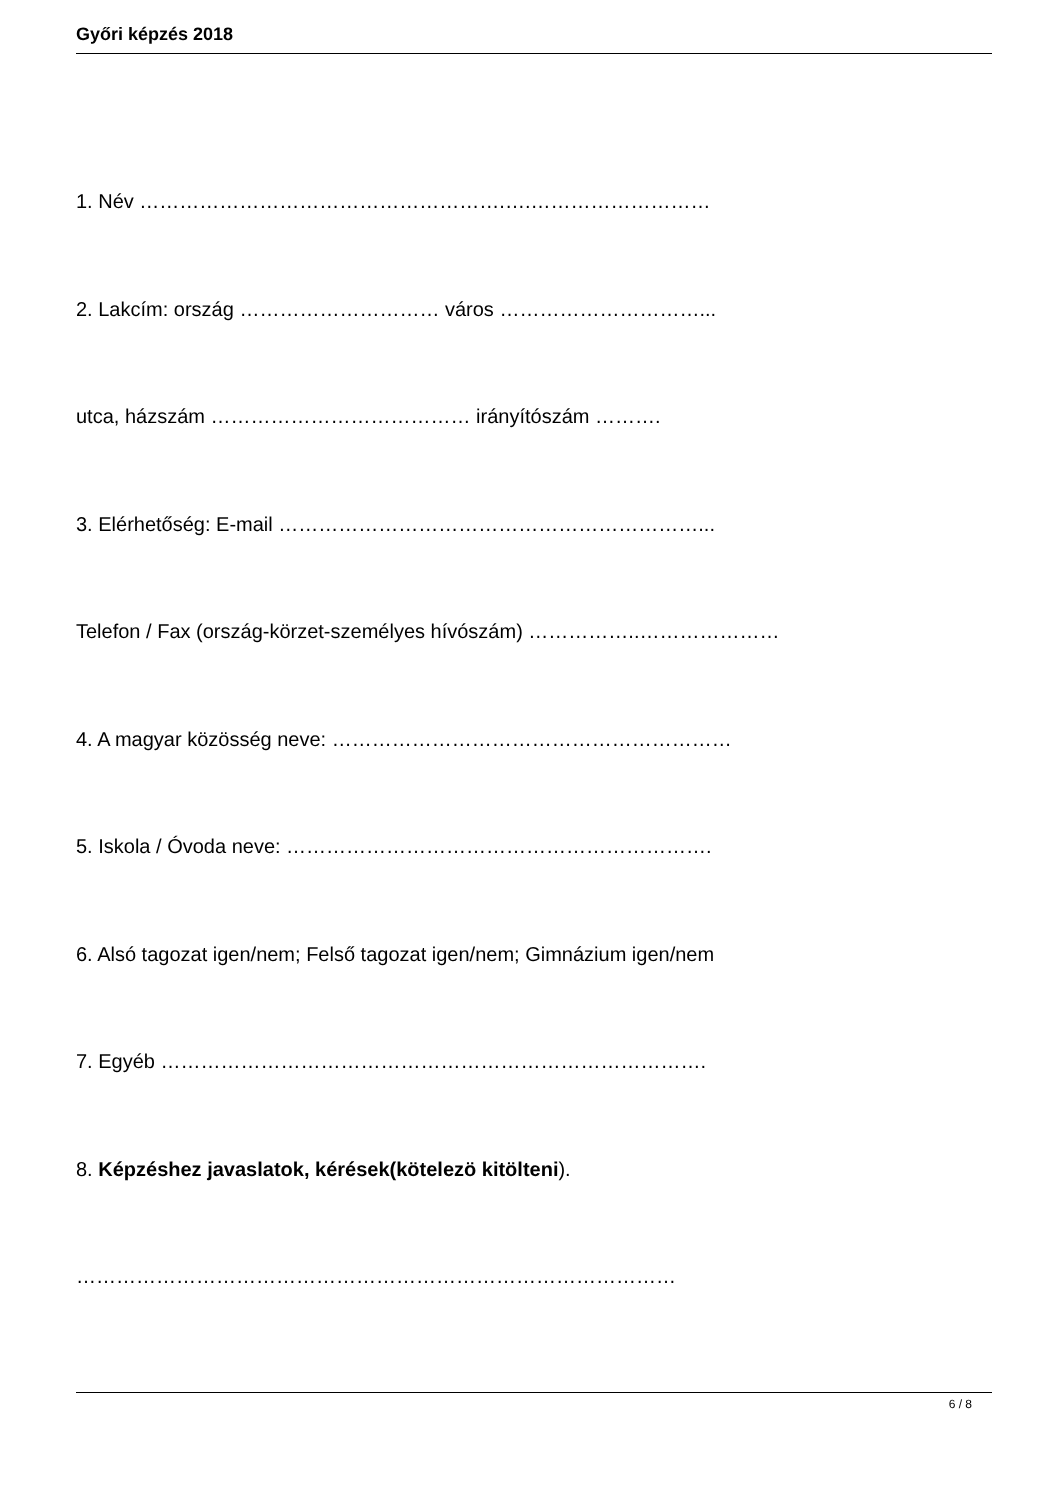Győri képzés 2018
1. Név ……………………………………………….….………………………
2. Lakcím: ország ………………………… város …………………………...
utca, házszám ………………………………… irányítószám ……….
3. Elérhetőség: E-mail ………………………………………………………...
Telefon / Fax (ország-körzet-személyes hívószám) ……………..…………………
4. A magyar közösség neve: ……………………………………………………
5. Iskola / Óvoda neve: ……………………………………………………….
6. Alsó tagozat igen/nem; Felső tagozat igen/nem; Gimnázium igen/nem
7. Egyéb ……………………………………………………………………….
8. Képzéshez javaslatok, kérések(kötelezö kitölteni).
………………………………………………………………………………
6 / 8